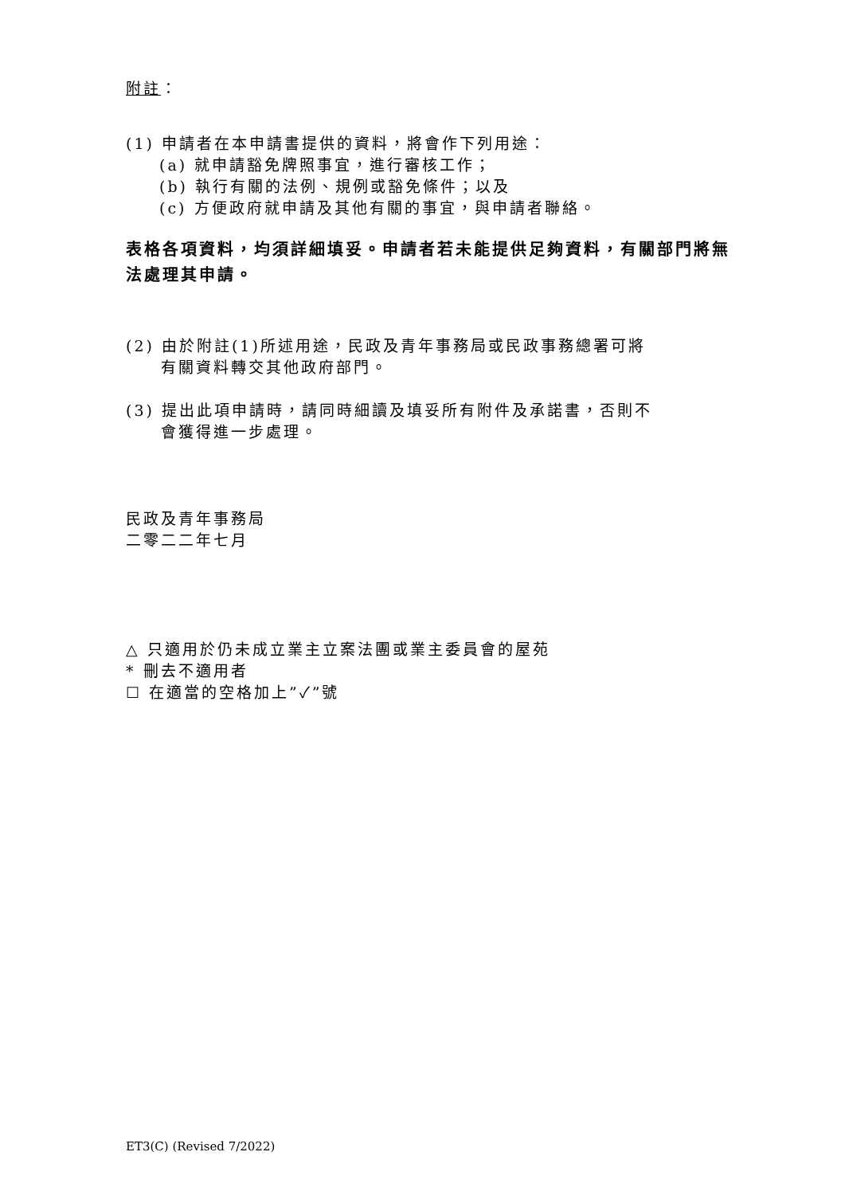附註：
(1) 申請者在本申請書提供的資料，將會作下列用途：
(a) 就申請豁免牌照事宜，進行審核工作；
(b) 執行有關的法例、規例或豁免條件；以及
(c) 方便政府就申請及其他有關的事宜，與申請者聯絡。
表格各項資料，均須詳細填妥。申請者若未能提供足夠資料，有關部門將無法處理其申請。
(2) 由於附註(1)所述用途，民政及青年事務局或民政事務總署可將
有關資料轉交其他政府部門。
(3) 提出此項申請時，請同時細讀及填妥所有附件及承諾書，否則不
會獲得進一步處理。
民政及青年事務局
二零二二年七月
△ 只適用於仍未成立業主立案法團或業主委員會的屋苑
* 刪去不適用者
☐ 在適當的空格加上”✓”號
ET3(C) (Revised 7/2022)